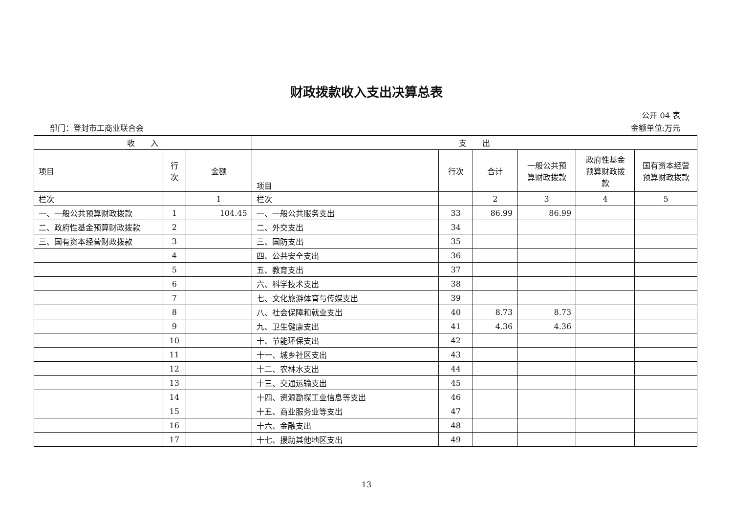财政拨款收入支出决算总表
公开 04 表
部门：登封市工商业联合会 金额单位:万元
| 收 入 | | | 支 出 | | | | | |
| --- | --- | --- | --- | --- | --- | --- | --- | --- |
| 项目 | 行 次 | 金额 | 项目 | 行次 | 合计 | 一般公共预 算财政拨款 | 政府性基金 预算财政拨 款 | 国有资本经营 预算财政拨款 |
| 栏次 | | 1 | 栏次 | | 2 | 3 | 4 | 5 |
| 一、一般公共预算财政拨款 | 1 | 104.45 | 一、一般公共服务支出 | 33 | 86.99 | 86.99 | | |
| 二、政府性基金预算财政拨款 | 2 | | 二、外交支出 | 34 | | | | |
| 三、国有资本经营财政拨款 | 3 | | 三、国防支出 | 35 | | | | |
| | 4 | | 四、公共安全支出 | 36 | | | | |
| | 5 | | 五、教育支出 | 37 | | | | |
| | 6 | | 六、科学技术支出 | 38 | | | | |
| | 7 | | 七、文化旅游体育与传媒支出 | 39 | | | | |
| | 8 | | 八、社会保障和就业支出 | 40 | 8.73 | 8.73 | | |
| | 9 | | 九、卫生健康支出 | 41 | 4.36 | 4.36 | | |
| | 10 | | 十、节能环保支出 | 42 | | | | |
| | 11 | | 十一、城乡社区支出 | 43 | | | | |
| | 12 | | 十二、农林水支出 | 44 | | | | |
| | 13 | | 十三、交通运输支出 | 45 | | | | |
| | 14 | | 十四、资源勘探工业信息等支出 | 46 | | | | |
| | 15 | | 十五、商业服务业等支出 | 47 | | | | |
| | 16 | | 十六、金融支出 | 48 | | | | |
| | 17 | | 十七、援助其他地区支出 | 49 | | | | |
13